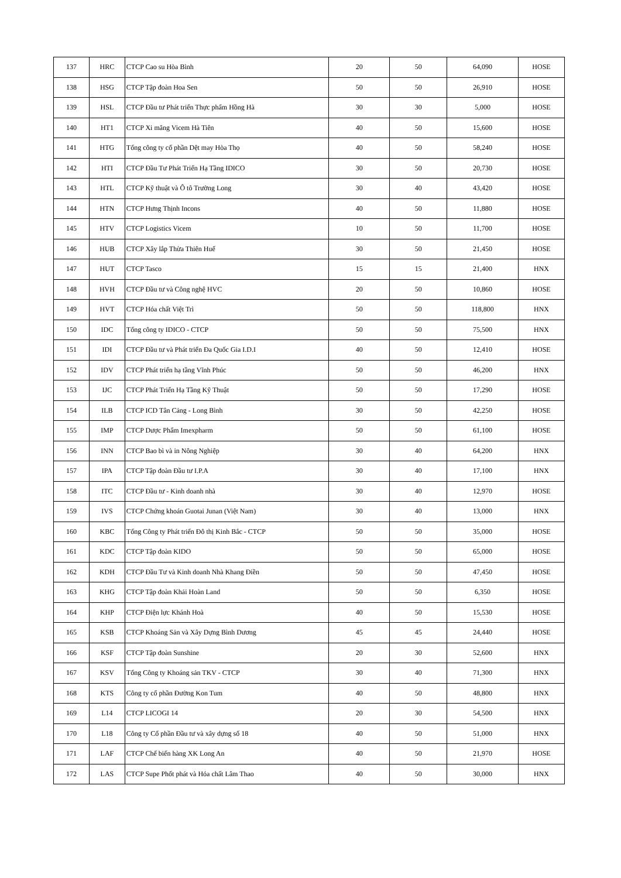| 137 | HRC | CTCP Cao su Hòa Bình | 20 | 50 | 64,090 | HOSE |
| 138 | HSG | CTCP Tập đoàn Hoa Sen | 50 | 50 | 26,910 | HOSE |
| 139 | HSL | CTCP Đầu tư Phát triển Thực phẩm Hồng Hà | 30 | 30 | 5,000 | HOSE |
| 140 | HT1 | CTCP Xi măng Vicem Hà Tiên | 40 | 50 | 15,600 | HOSE |
| 141 | HTG | Tổng công ty cổ phần Dệt may Hòa Thọ | 40 | 50 | 58,240 | HOSE |
| 142 | HTI | CTCP Đầu Tư Phát Triển Hạ Tầng IDICO | 30 | 50 | 20,730 | HOSE |
| 143 | HTL | CTCP Kỹ thuật và Ô tô Trường Long | 30 | 40 | 43,420 | HOSE |
| 144 | HTN | CTCP Hưng Thịnh Incons | 40 | 50 | 11,880 | HOSE |
| 145 | HTV | CTCP Logistics Vicem | 10 | 50 | 11,700 | HOSE |
| 146 | HUB | CTCP Xây lắp Thừa Thiên Huế | 30 | 50 | 21,450 | HOSE |
| 147 | HUT | CTCP Tasco | 15 | 15 | 21,400 | HNX |
| 148 | HVH | CTCP Đầu tư và Công nghệ HVC | 20 | 50 | 10,860 | HOSE |
| 149 | HVT | CTCP Hóa chất Việt Trì | 50 | 50 | 118,800 | HNX |
| 150 | IDC | Tổng công ty IDICO - CTCP | 50 | 50 | 75,500 | HNX |
| 151 | IDI | CTCP Đầu tư và Phát triển Đa Quốc Gia I.D.I | 40 | 50 | 12,410 | HOSE |
| 152 | IDV | CTCP Phát triển hạ tầng Vĩnh Phúc | 50 | 50 | 46,200 | HNX |
| 153 | IJC | CTCP Phát Triển Hạ Tầng Kỹ Thuật | 50 | 50 | 17,290 | HOSE |
| 154 | ILB | CTCP ICD Tân Cảng - Long Bình | 30 | 50 | 42,250 | HOSE |
| 155 | IMP | CTCP Dược Phẩm Imexpharm | 50 | 50 | 61,100 | HOSE |
| 156 | INN | CTCP Bao bì và in Nông Nghiệp | 30 | 40 | 64,200 | HNX |
| 157 | IPA | CTCP Tập đoàn Đầu tư I.P.A | 30 | 40 | 17,100 | HNX |
| 158 | ITC | CTCP Đầu tư - Kinh doanh nhà | 30 | 40 | 12,970 | HOSE |
| 159 | IVS | CTCP Chứng khoán Guotai Junan (Việt Nam) | 30 | 40 | 13,000 | HNX |
| 160 | KBC | Tổng Công ty Phát triển Đô thị Kinh Bắc - CTCP | 50 | 50 | 35,000 | HOSE |
| 161 | KDC | CTCP Tập đoàn KIDO | 50 | 50 | 65,000 | HOSE |
| 162 | KDH | CTCP Đầu Tư và Kinh doanh Nhà Khang Điền | 50 | 50 | 47,450 | HOSE |
| 163 | KHG | CTCP Tập đoàn Khải Hoàn Land | 50 | 50 | 6,350 | HOSE |
| 164 | KHP | CTCP Điện lực Khánh Hoà | 40 | 50 | 15,530 | HOSE |
| 165 | KSB | CTCP Khoáng Sản và Xây Dựng Bình Dương | 45 | 45 | 24,440 | HOSE |
| 166 | KSF | CTCP Tập đoàn Sunshine | 20 | 30 | 52,600 | HNX |
| 167 | KSV | Tổng Công ty Khoáng sản TKV - CTCP | 30 | 40 | 71,300 | HNX |
| 168 | KTS | Công ty cổ phần Đường Kon Tum | 40 | 50 | 48,800 | HNX |
| 169 | L14 | CTCP LICOGI 14 | 20 | 30 | 54,500 | HNX |
| 170 | L18 | Công ty Cổ phần Đầu tư và xây dựng số 18 | 40 | 50 | 51,000 | HNX |
| 171 | LAF | CTCP Chế biến hàng XK Long An | 40 | 50 | 21,970 | HOSE |
| 172 | LAS | CTCP Supe Phốt phát và Hóa chất Lâm Thao | 40 | 50 | 30,000 | HNX |